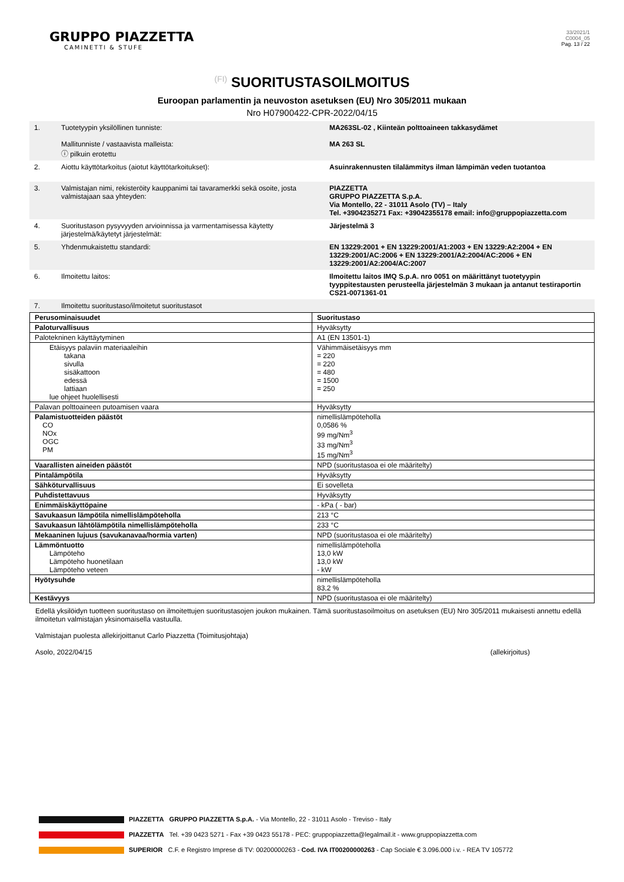GRUPPO PIAZZETTA
CAMINETTI & STUFE
33/2021/1
C0004_05
Pag. 13 / 22
(FI) SUORITUSTASOILMOITUS
Euroopan parlamentin ja neuvoston asetuksen (EU) Nro 305/2011 mukaan
Nro H07900422-CPR-2022/04/15
| 1. | Tuotetyypin yksilöllinen tunniste: Mallitunniste / vastaavista malleista: ⓘ pilkuin erotettu | MA263SL-02 , Kiinteän polttoaineen takkasydämet MA 263 SL |
| 2. | Aiottu käyttötarkoitus (aiotut käyttötarkoitukset): | Asuinrakennusten tilalämmitys ilman lämpimän veden tuotantoa |
| 3. | Valmistajan nimi, rekisteröity kauppanimi tai tavaramerkki sekä osoite, josta valmistajaan saa yhteyden: | PIAZZETTA GRUPPO PIAZZETTA S.p.A. Via Montello, 22 - 31011 Asolo (TV) – Italy Tel. +3904235271 Fax: +39042355178 email: info@gruppopiazzetta.com |
| 4. | Suoritustason pysyvyyden arvioinnissa ja varmentamisessa käytetty järjestelmä/käytetyt järjestelmät: | Järjestelmä 3 |
| 5. | Yhdenmukaistettu standardi: | EN 13229:2001 + EN 13229:2001/A1:2003 + EN 13229:A2:2004 + EN 13229:2001/AC:2006 + EN 13229:2001/A2:2004/AC:2006 + EN 13229:2001/A2:2004/AC:2007 |
| 6. | Ilmoitettu laitos: | Ilmoitettu laitos IMQ S.p.A. nro 0051 on määrittänyt tuotetyypin tyyppitestausten perusteella järjestelmän 3 mukaan ja antanut testiraportin CS21-0071361-01 |
| 7. | Ilmoitettu suoritustaso/ilmoitetut suoritustasot | |
| Perusominaisuudet | Suoritustaso |
| Paloturvallisuus | Hyväksytty |
| Palotekninen käyttäytyminen | A1 (EN 13501-1) |
| Etäisyys palaviin materiaaleihin takana sivulla sisäkattoon edessä lattiaan lue ohjeet huolellisesti | Vähimmäisetäisyys mm = 220 = 220 = 480 = 1500 = 250 |
| Palavan polttoaineen putoamisen vaara | Hyväksytty |
| Palamistuotteiden päästöt CO NOx OGC PM | nimellislämpöteholla 0,0586 % 99 mg/Nm<sup>3</sup> 33 mg/Nm<sup>3</sup> 15 mg/Nm<sup>3</sup> |
| Vaarallisten aineiden päästöt | NPD (suoritustasoa ei ole määritelty) |
| Pintalämpötila | Hyväksytty |
| Sähköturvallisuus | Ei sovelleta |
| Puhdistettavuus | Hyväksytty |
| Enimmäiskäyttöpaine | - kPa ( - bar) |
| Savukaasun lämpötila nimellislämpöteholla | 213 °C |
| Savukaasun lähtölämpötila nimellislämpöteholla | 233 °C |
| Mekaaninen lujuus (savukanavaa/hormia varten) | NPD (suoritustasoa ei ole määritelty) |
| Lämmöntuotto Lämpöteho Lämpöteho huonetilaan Lämpöteho veteen | nimellislämpöteholla 13,0 kW 13,0 kW - kW |
| Hyötysuhde | nimellislämpöteholla 83,2 % |
| Kestävyys | NPD (suoritustasoa ei ole määritelty) |
Edellä yksilöidyn tuotteen suoritustaso on ilmoitettujen suoritustasojen joukon mukainen. Tämä suoritustasoilmoitus on asetuksen (EU) Nro 305/2011 mukaisesti annettu edellä ilmoitetun valmistajan yksinomaisella vastuulla.
Valmistajan puolesta allekirjoittanut Carlo Piazzetta (Toimitusjohtaja)
Asolo, 2022/04/15 (allekirjoitus)
PIAZZETTA GRUPPO PIAZZETTA S.p.A. - Via Montello, 22 - 31011 Asolo - Treviso - Italy
PIAZZETTA Tel. +39 0423 5271 - Fax +39 0423 55178 - PEC: gruppopiazzetta@legalmail.it - www.gruppopiazzetta.com
SUPERIOR C.F. e Registro Imprese di TV: 00200000263 - Cod. IVA IT00200000263 - Cap Sociale € 3.096.000 i.v. - REA TV 105772